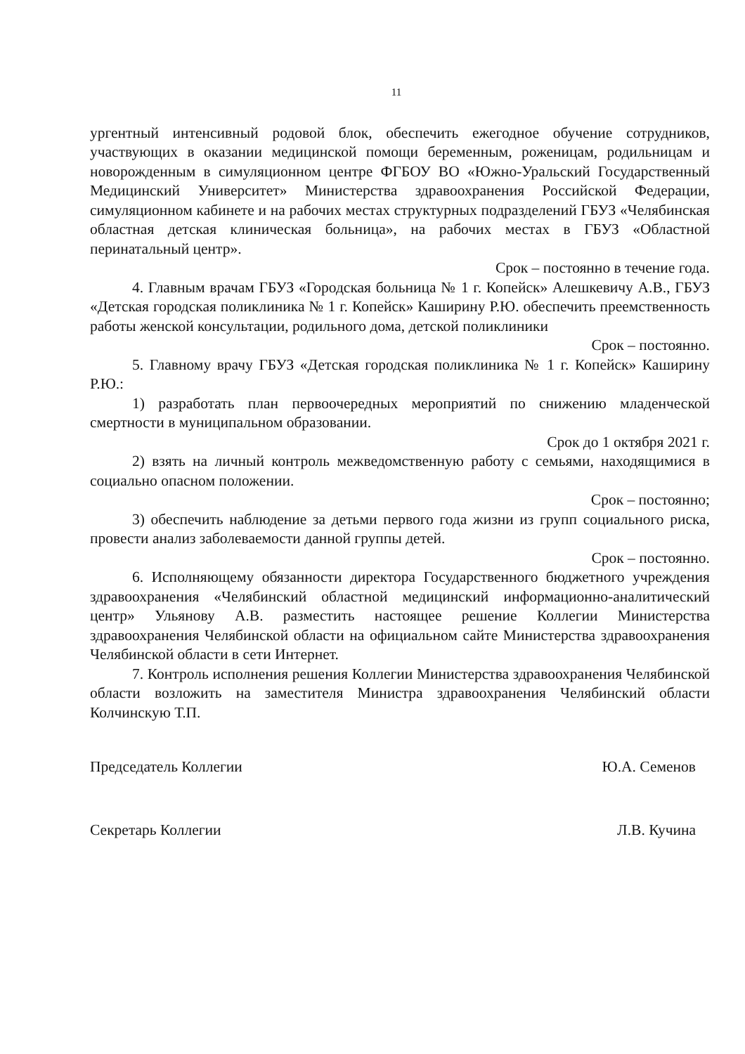11
ургентный интенсивный родовой блок, обеспечить ежегодное обучение сотрудников, участвующих в оказании медицинской помощи беременным, роженицам, родильницам и новорожденным в симуляционном центре ФГБОУ ВО «Южно-Уральский Государственный Медицинский Университет» Министерства здравоохранения Российской Федерации, симуляционном кабинете и на рабочих местах структурных подразделений ГБУЗ «Челябинская областная детская клиническая больница», на рабочих местах в ГБУЗ «Областной перинатальный центр».
Срок – постоянно в течение года.
4. Главным врачам ГБУЗ «Городская больница № 1 г. Копейск» Алешкевичу А.В., ГБУЗ «Детская городская поликлиника № 1 г. Копейск» Каширину Р.Ю. обеспечить преемственность работы женской консультации, родильного дома, детской поликлиники
Срок – постоянно.
5. Главному врачу ГБУЗ «Детская городская поликлиника № 1 г. Копейск» Каширину Р.Ю.:
1) разработать план первоочередных мероприятий по снижению младенческой смертности в муниципальном образовании.
Срок до 1 октября 2021 г.
2) взять на личный контроль межведомственную работу с семьями, находящимися в социально опасном положении.
Срок – постоянно;
3) обеспечить наблюдение за детьми первого года жизни из групп социального риска, провести анализ заболеваемости данной группы детей.
Срок – постоянно.
6. Исполняющему обязанности директора Государственного бюджетного учреждения здравоохранения «Челябинский областной медицинский информационно-аналитический центр» Ульянову А.В. разместить настоящее решение Коллегии Министерства здравоохранения Челябинской области на официальном сайте Министерства здравоохранения Челябинской области в сети Интернет.
7. Контроль исполнения решения Коллегии Министерства здравоохранения Челябинской области возложить на заместителя Министра здравоохранения Челябинский области Колчинскую Т.П.
Председатель Коллегии Ю.А. Семенов
Секретарь Коллегии Л.В. Кучина